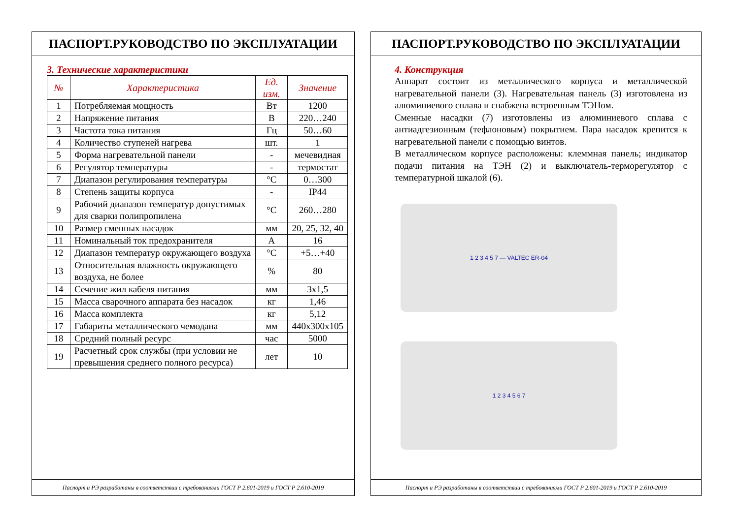ПАСПОРТ.РУКОВОДСТВО ПО ЭКСПЛУАТАЦИИ
3. Технические характеристики
| № | Характеристика | Ед. изм. | Значение |
| --- | --- | --- | --- |
| 1 | Потребляемая мощность | Вт | 1200 |
| 2 | Напряжение питания | В | 220…240 |
| 3 | Частота тока питания | Гц | 50…60 |
| 4 | Количество ступеней нагрева | шт. | 1 |
| 5 | Форма нагревательной панели | - | мечевидная |
| 6 | Регулятор температуры | - | термостат |
| 7 | Диапазон регулирования температуры | °С | 0…300 |
| 8 | Степень защиты корпуса | - | IP44 |
| 9 | Рабочий диапазон температур допустимых для сварки полипропилена | °С | 260…280 |
| 10 | Размер сменных насадок | мм | 20, 25, 32, 40 |
| 11 | Номинальный ток предохранителя | А | 16 |
| 12 | Диапазон температур окружающего воздуха | °С | +5…+40 |
| 13 | Относительная влажность окружающего воздуха, не более | % | 80 |
| 14 | Сечение жил кабеля питания | мм | 3х1,5 |
| 15 | Масса сварочного аппарата без насадок | кг | 1,46 |
| 16 | Масса комплекта | кг | 5,12 |
| 17 | Габариты металлического чемодана | мм | 440х300х105 |
| 18 | Средний полный ресурс | час | 5000 |
| 19 | Расчетный срок службы (при условии не превышения среднего полного ресурса) | лет | 10 |
Паспорт и РЭ разработаны в соответствии с требованиями ГОСТ Р 2.601-2019 и ГОСТ Р 2.610-2019
ПАСПОРТ.РУКОВОДСТВО ПО ЭКСПЛУАТАЦИИ
4. Конструкция
Аппарат состоит из металлического корпуса и металлической нагревательной панели (3). Нагревательная панель (3) изготовлена из алюминиевого сплава и снабжена встроенным ТЭНом.
Сменные насадки (7) изготовлены из алюминиевого сплава с антиадгезионным (тефлоновым) покрытием. Пара насадок крепится к нагревательной панели с помощью винтов.
В металлическом корпусе расположены: клеммная панель; индикатор подачи питания на ТЭН (2) и выключатель-терморегулятор с температурной шкалой (6).
1 2 3 4 5 7 — VALTEC ER-04
1 2 3 4 5 6 7
Паспорт и РЭ разработаны в соответствии с требованиями ГОСТ Р 2.601-2019 и ГОСТ Р 2.610-2019